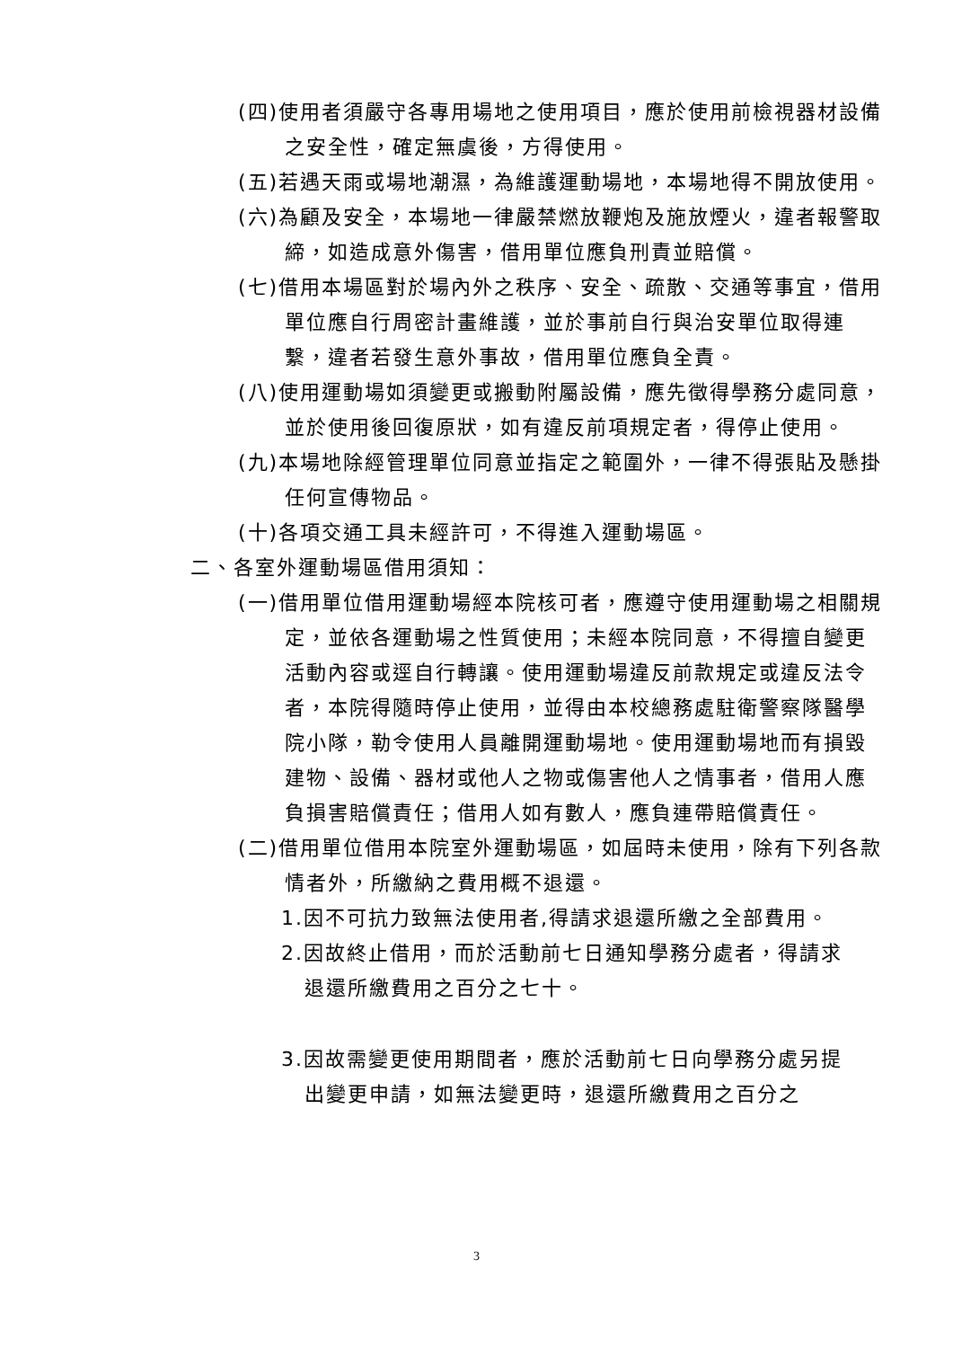(四)使用者須嚴守各專用場地之使用項目，應於使用前檢視器材設備之安全性，確定無虞後，方得使用。
(五)若遇天雨或場地潮濕，為維護運動場地，本場地得不開放使用。
(六)為顧及安全，本場地一律嚴禁燃放鞭炮及施放煙火，違者報警取締，如造成意外傷害，借用單位應負刑責並賠償。
(七)借用本場區對於場內外之秩序、安全、疏散、交通等事宜，借用單位應自行周密計畫維護，並於事前自行與治安單位取得連繫，違者若發生意外事故，借用單位應負全責。
(八)使用運動場如須變更或搬動附屬設備，應先徵得學務分處同意，並於使用後回復原狀，如有違反前項規定者，得停止使用。
(九)本場地除經管理單位同意並指定之範圍外，一律不得張貼及懸掛任何宣傳物品。
(十)各項交通工具未經許可，不得進入運動場區。
二、各室外運動場區借用須知：
(一)借用單位借用運動場經本院核可者，應遵守使用運動場之相關規定，並依各運動場之性質使用；未經本院同意，不得擅自變更活動內容或逕自行轉讓。使用運動場違反前款規定或違反法令者，本院得隨時停止使用，並得由本校總務處駐衛警察隊醫學院小隊，勒令使用人員離開運動場地。使用運動場地而有損毀建物、設備、器材或他人之物或傷害他人之情事者，借用人應負損害賠償責任；借用人如有數人，應負連帶賠償責任。
(二)借用單位借用本院室外運動場區，如屆時未使用，除有下列各款情者外，所繳納之費用概不退還。
1.因不可抗力致無法使用者,得請求退還所繳之全部費用。
2.因故終止借用，而於活動前七日通知學務分處者，得請求退還所繳費用之百分之七十。
3.因故需變更使用期間者，應於活動前七日向學務分處另提出變更申請，如無法變更時，退還所繳費用之百分之
3